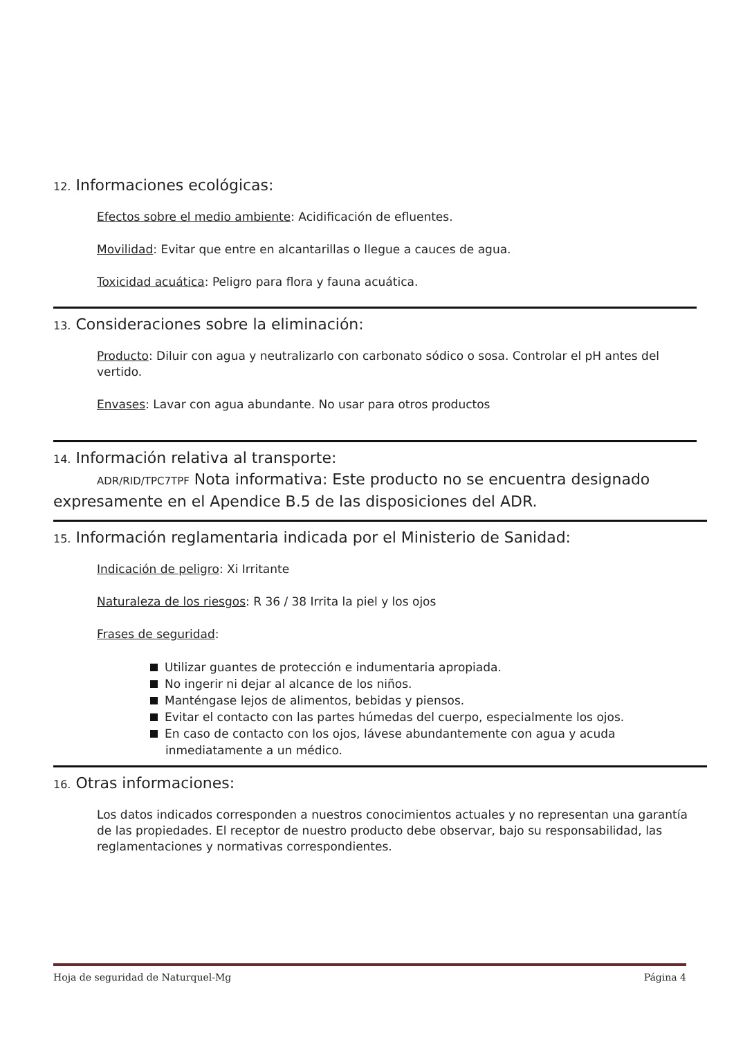12. Informaciones ecológicas:
Efectos sobre el medio ambiente: Acidificación de efluentes.
Movilidad: Evitar que entre en alcantarillas o llegue a cauces de agua.
Toxicidad acuática: Peligro para flora y fauna acuática.
13. Consideraciones sobre la eliminación:
Producto: Diluir con agua y neutralizarlo con carbonato sódico o sosa. Controlar el pH antes del vertido.
Envases: Lavar con agua abundante. No usar para otros productos
14. Información relativa al transporte:
ADR/RID/TPC7TPF Nota informativa: Este producto no se encuentra designado expresamente en el Apendice B.5 de las disposiciones del ADR.
15. Información reglamentaria indicada por el Ministerio de Sanidad:
Indicación de peligro: Xi Irritante
Naturaleza de los riesgos: R 36 / 38 Irrita la piel y los ojos
Frases de seguridad:
Utilizar guantes de protección e indumentaria apropiada.
No ingerir ni dejar al alcance de los niños.
Manténgase lejos de alimentos, bebidas y piensos.
Evitar el contacto con las partes húmedas del cuerpo, especialmente los ojos.
En caso de contacto con los ojos, lávese abundantemente con agua y acuda inmediatamente a un médico.
16. Otras informaciones:
Los datos indicados corresponden a nuestros conocimientos actuales y no representan una garantía de las propiedades. El receptor de nuestro producto debe observar, bajo su responsabilidad, las reglamentaciones y normativas correspondientes.
Hoja de seguridad de Naturquel-Mg Página 4